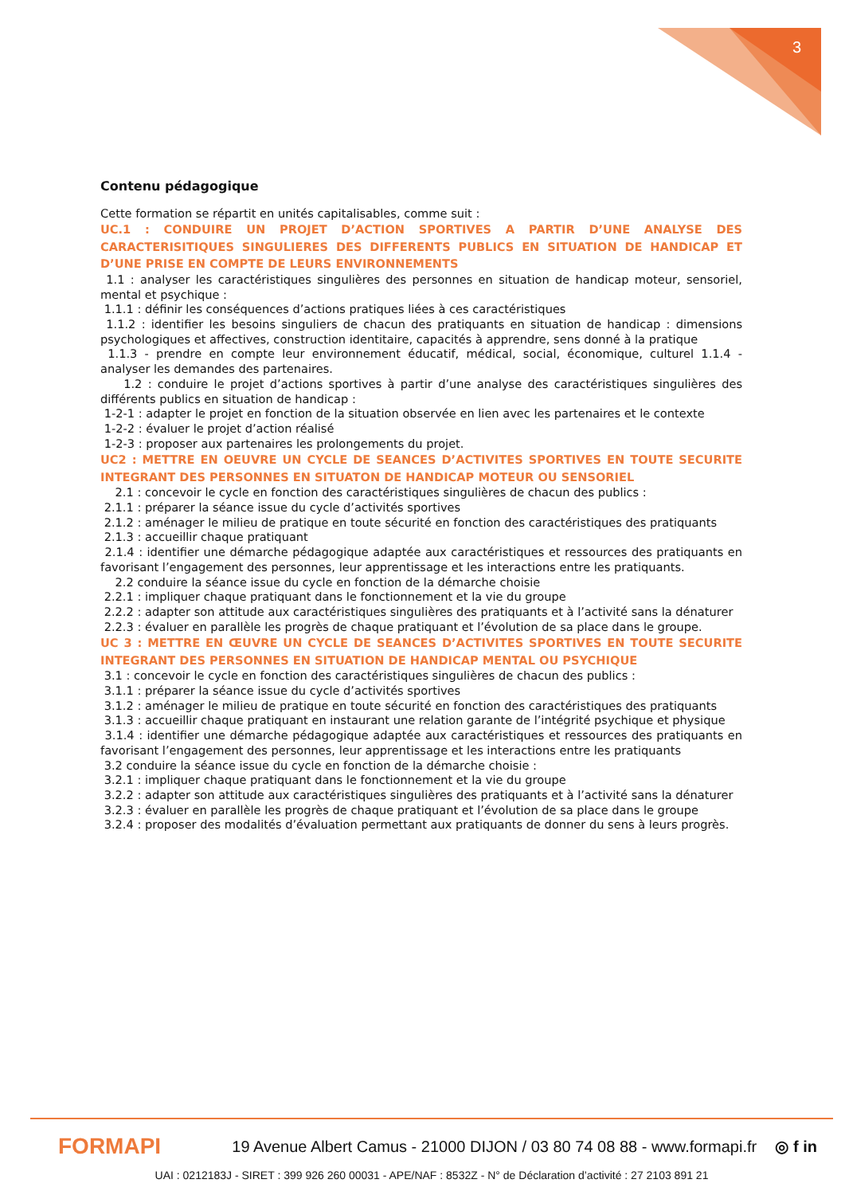3
Contenu pédagogique
Cette formation se répartit en unités capitalisables, comme suit :
UC.1 : CONDUIRE UN PROJET D’ACTION SPORTIVES A PARTIR D’UNE ANALYSE DES CARACTERISITIQUES SINGULIERES DES DIFFERENTS PUBLICS EN SITUATION DE HANDICAP ET D’UNE PRISE EN COMPTE DE LEURS ENVIRONNEMENTS
1.1 : analyser les caractéristiques singulières des personnes en situation de handicap moteur, sensoriel, mental et psychique :
1.1.1 : définir les conséquences d’actions pratiques liées à ces caractéristiques
1.1.2 : identifier les besoins singuliers de chacun des pratiquants en situation de handicap : dimensions psychologiques et affectives, construction identitaire, capacités à apprendre, sens donné à la pratique
1.1.3 - prendre en compte leur environnement éducatif, médical, social, économique, culturel 1.1.4 - analyser les demandes des partenaires.
1.2 : conduire le projet d’actions sportives à partir d’une analyse des caractéristiques singulières des différents publics en situation de handicap :
1-2-1 : adapter le projet en fonction de la situation observée en lien avec les partenaires et le contexte
1-2-2 : évaluer le projet d’action réalisé
1-2-3 : proposer aux partenaires les prolongements du projet.
UC2 : METTRE EN OEUVRE UN CYCLE DE SEANCES D’ACTIVITES SPORTIVES EN TOUTE SECURITE INTEGRANT DES PERSONNES EN SITUATON DE HANDICAP MOTEUR OU SENSORIEL
2.1 : concevoir le cycle en fonction des caractéristiques singulières de chacun des publics :
2.1.1 : préparer la séance issue du cycle d’activités sportives
2.1.2 : aménager le milieu de pratique en toute sécurité en fonction des caractéristiques des pratiquants
2.1.3 : accueillir chaque pratiquant
2.1.4 : identifier une démarche pédagogique adaptée aux caractéristiques et ressources des pratiquants en favorisant l’engagement des personnes, leur apprentissage et les interactions entre les pratiquants.
2.2 conduire la séance issue du cycle en fonction de la démarche choisie
2.2.1 : impliquer chaque pratiquant dans le fonctionnement et la vie du groupe
2.2.2 : adapter son attitude aux caractéristiques singulières des pratiquants et à l’activité sans la dénaturer
2.2.3 : évaluer en parallèle les progrès de chaque pratiquant et l’évolution de sa place dans le groupe.
UC 3 : METTRE EN ŒUVRE UN CYCLE DE SEANCES D’ACTIVITES SPORTIVES EN TOUTE SECURITE INTEGRANT DES PERSONNES EN SITUATION DE HANDICAP MENTAL OU PSYCHIQUE
3.1 : concevoir le cycle en fonction des caractéristiques singulières de chacun des publics :
3.1.1 : préparer la séance issue du cycle d’activités sportives
3.1.2 : aménager le milieu de pratique en toute sécurité en fonction des caractéristiques des pratiquants
3.1.3 : accueillir chaque pratiquant en instaurant une relation garante de l’intégrité psychique et physique
3.1.4 : identifier une démarche pédagogique adaptée aux caractéristiques et ressources des pratiquants en favorisant l’engagement des personnes, leur apprentissage et les interactions entre les pratiquants
3.2 conduire la séance issue du cycle en fonction de la démarche choisie :
3.2.1 : impliquer chaque pratiquant dans le fonctionnement et la vie du groupe
3.2.2 : adapter son attitude aux caractéristiques singulières des pratiquants et à l’activité sans la dénaturer
3.2.3 : évaluer en parallèle les progrès de chaque pratiquant et l’évolution de sa place dans le groupe
3.2.4 : proposer des modalités d’évaluation permettant aux pratiquants de donner du sens à leurs progrès.
FORMAPI
19 Avenue Albert Camus - 21000 DIJON / 03 80 74 08 88 - www.formapi.fr
◎ f in
UAI : 0212183J - SIRET : 399 926 260 00031 - APE/NAF : 8532Z - N° de Déclaration d’activité : 27 2103 891 21